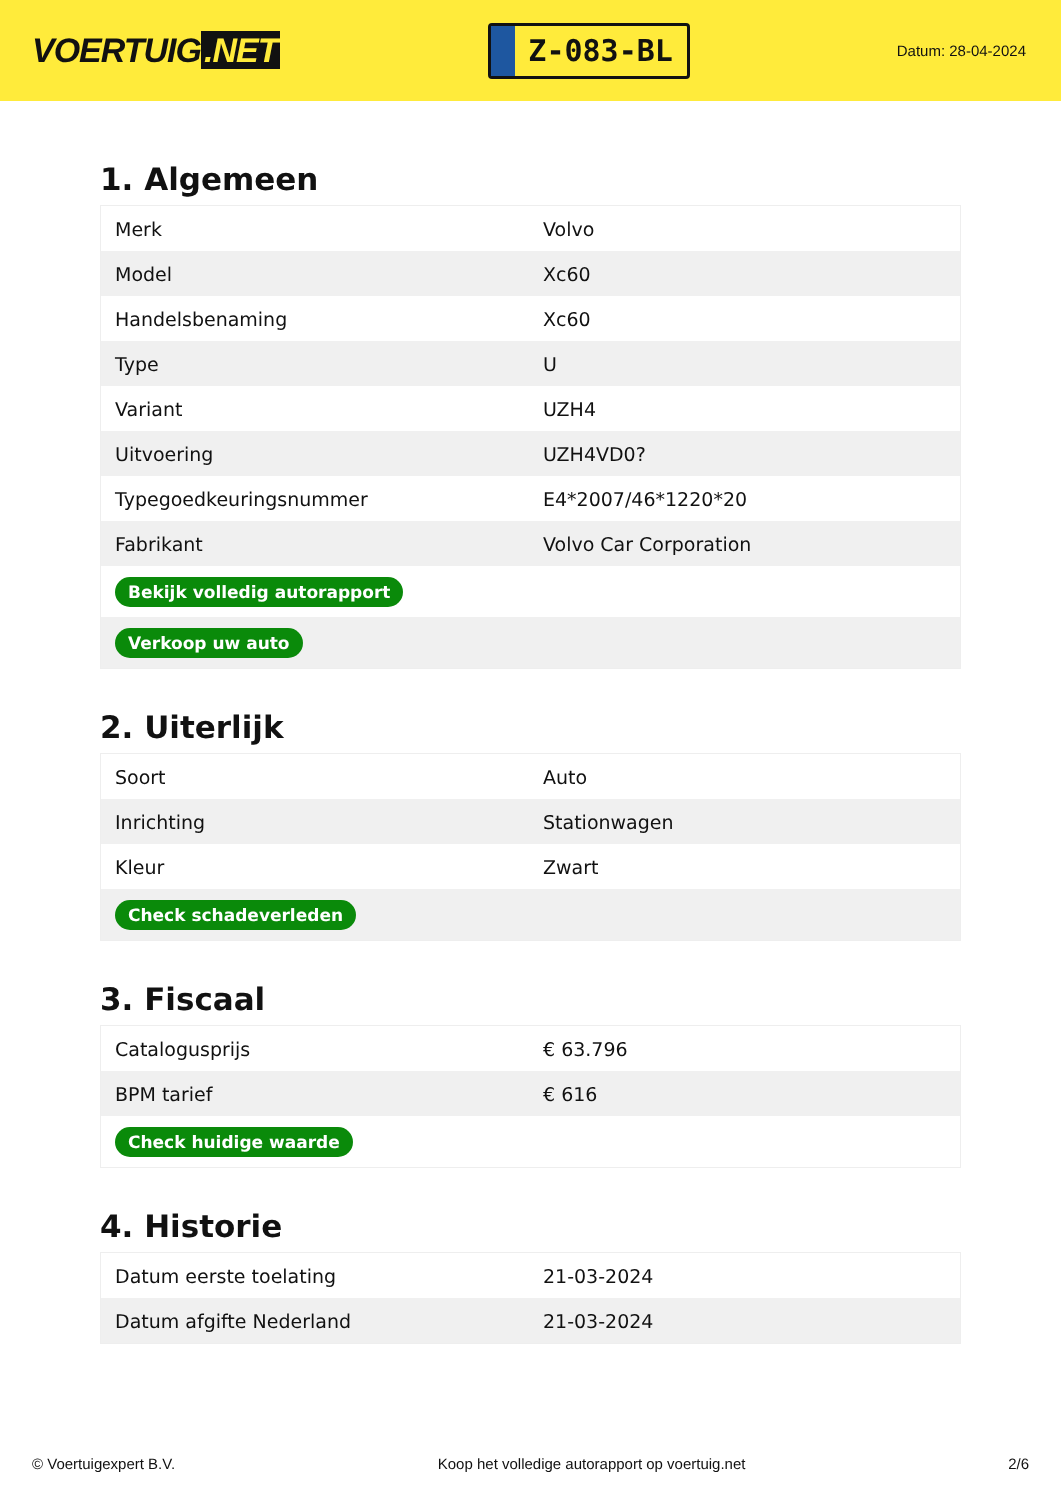VOERTUIG.NET
Z-083-BL
Datum: 28-04-2024
1. Algemeen
| Merk | Volvo |
| Model | Xc60 |
| Handelsbenaming | Xc60 |
| Type | U |
| Variant | UZH4 |
| Uitvoering | UZH4VD0? |
| Typegoedkeuringsnummer | E4*2007/46*1220*20 |
| Fabrikant | Volvo Car Corporation |
| Bekijk volledig autorapport | |
| Verkoop uw auto | |
2. Uiterlijk
| Soort | Auto |
| Inrichting | Stationwagen |
| Kleur | Zwart |
| Check schadeverleden | |
3. Fiscaal
| Catalogusprijs | € 63.796 |
| BPM tarief | € 616 |
| Check huidige waarde | |
4. Historie
| Datum eerste toelating | 21-03-2024 |
| Datum afgifte Nederland | 21-03-2024 |
© Voertuigexpert B.V. Koop het volledige autorapport op voertuig.net 2/6